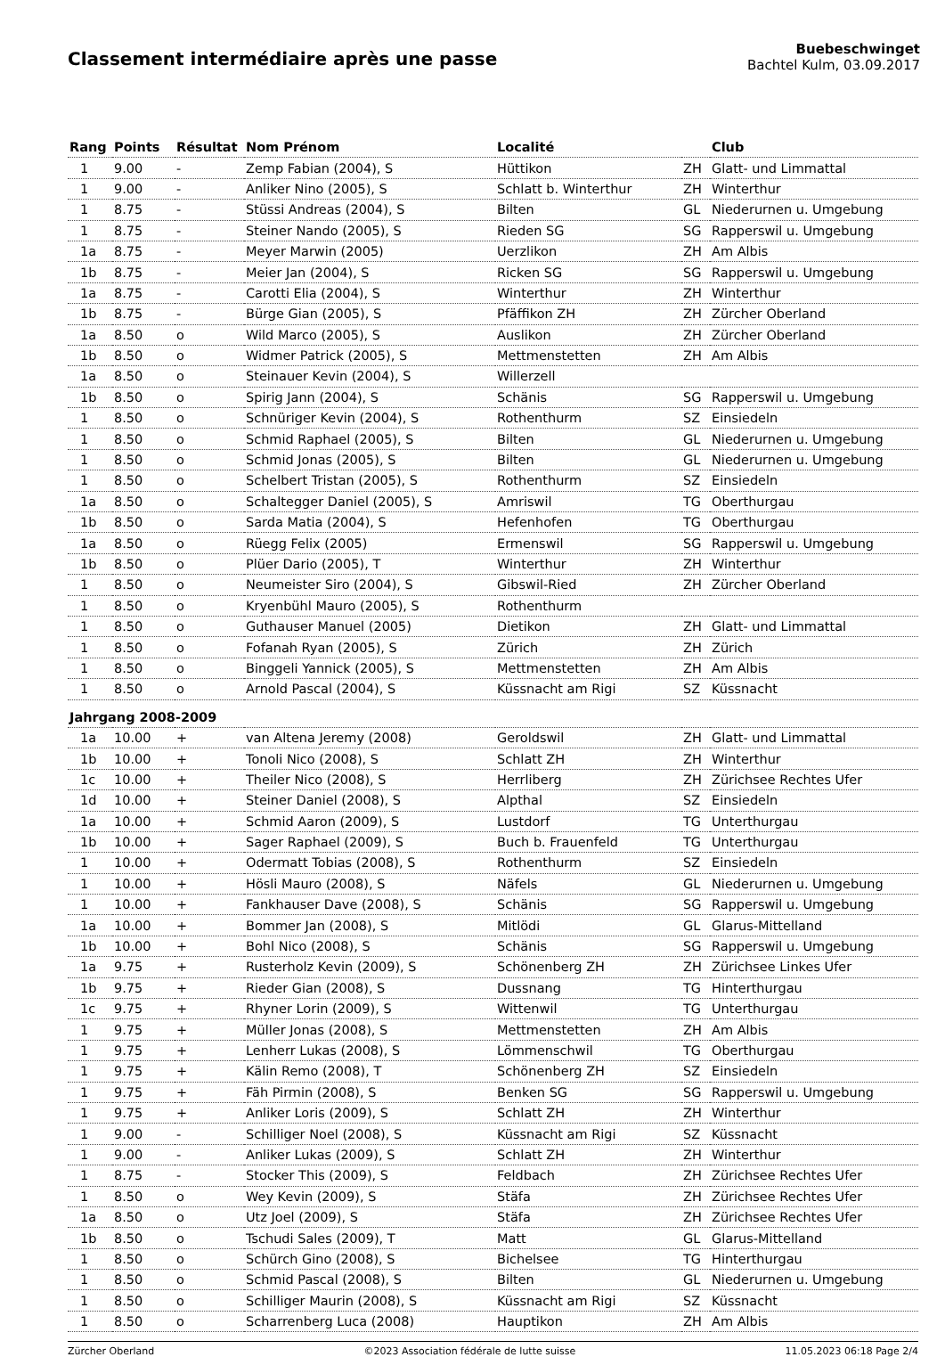Classement intermédiaire après une passe
Buebeschwinget
Bachtel Kulm, 03.09.2017
| Rang | Points | Résultat | Nom Prénom | Localité | | Club |
| --- | --- | --- | --- | --- | --- | --- |
| 1 | 9.00 | - | Zemp Fabian (2004), S | Hüttikon | ZH | Glatt- und Limmattal |
| 1 | 9.00 | - | Anliker Nino (2005), S | Schlatt b. Winterthur | ZH | Winterthur |
| 1 | 8.75 | - | Stüssi Andreas (2004), S | Bilten | GL | Niederurnen u. Umgebung |
| 1 | 8.75 | - | Steiner Nando (2005), S | Rieden SG | SG | Rapperswil u. Umgebung |
| 1a | 8.75 | - | Meyer Marwin (2005) | Uerzlikon | ZH | Am Albis |
| 1b | 8.75 | - | Meier Jan (2004), S | Ricken SG | SG | Rapperswil u. Umgebung |
| 1a | 8.75 | - | Carotti Elia (2004), S | Winterthur | ZH | Winterthur |
| 1b | 8.75 | - | Bürge Gian (2005), S | Pfäffikon ZH | ZH | Zürcher Oberland |
| 1a | 8.50 | o | Wild Marco (2005), S | Auslikon | ZH | Zürcher Oberland |
| 1b | 8.50 | o | Widmer Patrick (2005), S | Mettmenstetten | ZH | Am Albis |
| 1a | 8.50 | o | Steinauer Kevin (2004), S | Willerzell | | |
| 1b | 8.50 | o | Spirig Jann (2004), S | Schänis | SG | Rapperswil u. Umgebung |
| 1 | 8.50 | o | Schnüriger Kevin (2004), S | Rothenthurm | SZ | Einsiedeln |
| 1 | 8.50 | o | Schmid Raphael (2005), S | Bilten | GL | Niederurnen u. Umgebung |
| 1 | 8.50 | o | Schmid Jonas (2005), S | Bilten | GL | Niederurnen u. Umgebung |
| 1 | 8.50 | o | Schelbert Tristan (2005), S | Rothenthurm | SZ | Einsiedeln |
| 1a | 8.50 | o | Schaltegger Daniel (2005), S | Amriswil | TG | Oberthurgau |
| 1b | 8.50 | o | Sarda Matia (2004), S | Hefenhofen | TG | Oberthurgau |
| 1a | 8.50 | o | Rüegg Felix (2005) | Ermenswil | SG | Rapperswil u. Umgebung |
| 1b | 8.50 | o | Plüer Dario (2005), T | Winterthur | ZH | Winterthur |
| 1 | 8.50 | o | Neumeister Siro (2004), S | Gibswil-Ried | ZH | Zürcher Oberland |
| 1 | 8.50 | o | Kryenbühl Mauro (2005), S | Rothenthurm | | |
| 1 | 8.50 | o | Guthauser Manuel (2005) | Dietikon | ZH | Glatt- und Limmattal |
| 1 | 8.50 | o | Fofanah Ryan (2005), S | Zürich | ZH | Zürich |
| 1 | 8.50 | o | Binggeli Yannick (2005), S | Mettmenstetten | ZH | Am Albis |
| 1 | 8.50 | o | Arnold Pascal (2004), S | Küssnacht am Rigi | SZ | Küssnacht |
| Jahrgang 2008-2009 | | | | | | |
| 1a | 10.00 | + | van Altena Jeremy (2008) | Geroldswil | ZH | Glatt- und Limmattal |
| 1b | 10.00 | + | Tonoli Nico (2008), S | Schlatt ZH | ZH | Winterthur |
| 1c | 10.00 | + | Theiler Nico (2008), S | Herrliberg | ZH | Zürichsee Rechtes Ufer |
| 1d | 10.00 | + | Steiner Daniel (2008), S | Alpthal | SZ | Einsiedeln |
| 1a | 10.00 | + | Schmid Aaron (2009), S | Lustdorf | TG | Unterthurgau |
| 1b | 10.00 | + | Sager Raphael (2009), S | Buch b. Frauenfeld | TG | Unterthurgau |
| 1 | 10.00 | + | Odermatt Tobias (2008), S | Rothenthurm | SZ | Einsiedeln |
| 1 | 10.00 | + | Hösli Mauro (2008), S | Näfels | GL | Niederurnen u. Umgebung |
| 1 | 10.00 | + | Fankhauser Dave (2008), S | Schänis | SG | Rapperswil u. Umgebung |
| 1a | 10.00 | + | Bommer Jan (2008), S | Mitlödi | GL | Glarus-Mittelland |
| 1b | 10.00 | + | Bohl Nico (2008), S | Schänis | SG | Rapperswil u. Umgebung |
| 1a | 9.75 | + | Rusterholz Kevin (2009), S | Schönenberg ZH | ZH | Zürichsee Linkes Ufer |
| 1b | 9.75 | + | Rieder Gian (2008), S | Dussnang | TG | Hinterthurgau |
| 1c | 9.75 | + | Rhyner Lorin (2009), S | Wittenwil | TG | Unterthurgau |
| 1 | 9.75 | + | Müller Jonas (2008), S | Mettmenstetten | ZH | Am Albis |
| 1 | 9.75 | + | Lenherr Lukas (2008), S | Lömmenschwil | TG | Oberthurgau |
| 1 | 9.75 | + | Kälin Remo (2008), T | Schönenberg ZH | SZ | Einsiedeln |
| 1 | 9.75 | + | Fäh Pirmin (2008), S | Benken SG | SG | Rapperswil u. Umgebung |
| 1 | 9.75 | + | Anliker Loris (2009), S | Schlatt ZH | ZH | Winterthur |
| 1 | 9.00 | - | Schilliger Noel (2008), S | Küssnacht am Rigi | SZ | Küssnacht |
| 1 | 9.00 | - | Anliker Lukas (2009), S | Schlatt ZH | ZH | Winterthur |
| 1 | 8.75 | - | Stocker This (2009), S | Feldbach | ZH | Zürichsee Rechtes Ufer |
| 1 | 8.50 | o | Wey Kevin (2009), S | Stäfa | ZH | Zürichsee Rechtes Ufer |
| 1a | 8.50 | o | Utz Joel (2009), S | Stäfa | ZH | Zürichsee Rechtes Ufer |
| 1b | 8.50 | o | Tschudi Sales (2009), T | Matt | GL | Glarus-Mittelland |
| 1 | 8.50 | o | Schürch Gino (2008), S | Bichelsee | TG | Hinterthurgau |
| 1 | 8.50 | o | Schmid Pascal (2008), S | Bilten | GL | Niederurnen u. Umgebung |
| 1 | 8.50 | o | Schilliger Maurin (2008), S | Küssnacht am Rigi | SZ | Küssnacht |
| 1 | 8.50 | o | Scharrenberg Luca (2008) | Hauptikon | ZH | Am Albis |
Zürcher Oberland ©2023 Association fédérale de lutte suisse 11.05.2023 06:18 Page 2/4